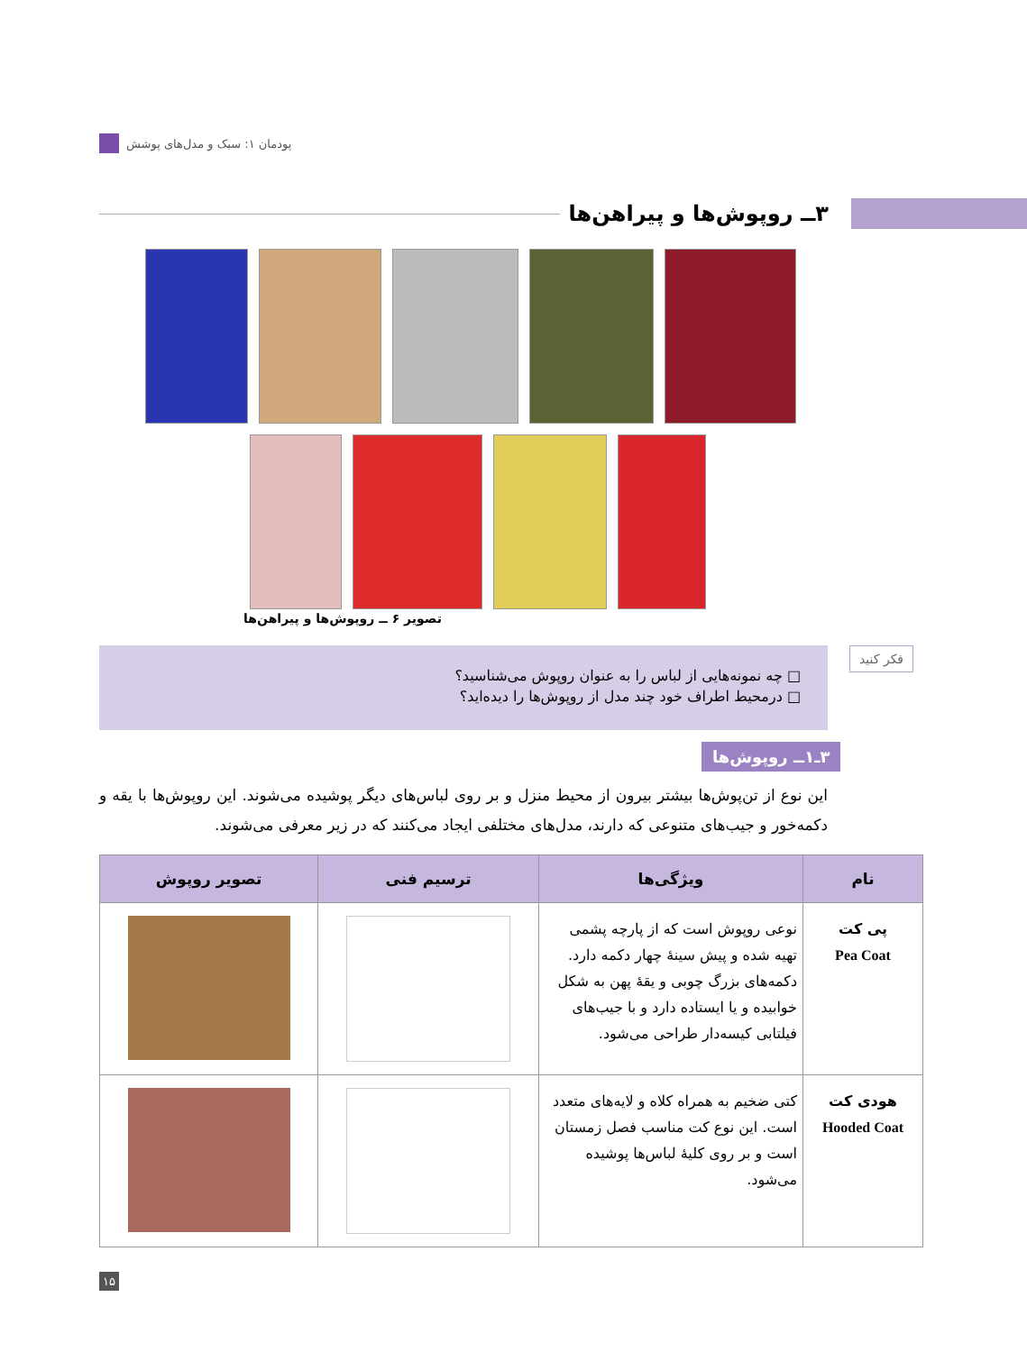پودمان ۱: سبک و مدل‌های پوشش
۳ــ روپوش‌ها و پیراهن‌ها
تصویر ۶ ــ روپوش‌ها و پیراهن‌ها
□ چه نمونه‌هایی از لباس را به عنوان روپوش می‌شناسید؟
□ درمحیط اطراف خود چند مدل از روپوش‌ها را دیده‌اید؟
فکر کنید
۳ـ۱ــ روپوش‌ها
این نوع از تن‌پوش‌ها بیشتر بیرون از محیط منزل و بر روی لباس‌های دیگر پوشیده می‌شوند. این روپوش‌ها با یقه و دکمه‌خور و جیب‌های متنوعی که دارند، مدل‌های مختلفی ایجاد می‌کنند که در زیر معرفی می‌شوند.
| نام | ویژگی‌ها | ترسیم فنی | تصویر روپوش |
| --- | --- | --- | --- |
| پی کت Pea Coat | نوعی روپوش است که از پارچه پشمی تهیه شده و پیش سینهٔ چهار دکمه دارد. دکمه‌های بزرگ چوبی و یقهٔ پهن به شکل خوابیده و یا ایستاده دارد و با جیب‌های فیلتابی کیسه‌دار طراحی می‌شود. | | |
| هودی کت Hooded Coat | کتی ضخیم به همراه کلاه و لایه‌های متعدد است. این نوع کت مناسب فصل زمستان است و بر روی کلیهٔ لباس‌ها پوشیده می‌شود. | | |
۱۵